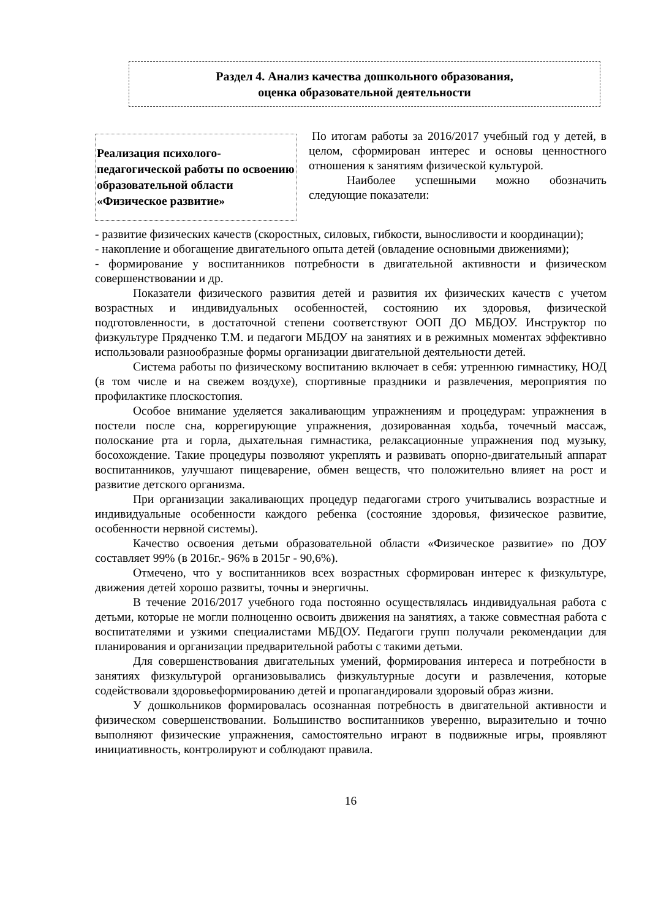Раздел 4. Анализ качества дошкольного образования,
оценка образовательной деятельности
Реализация психолого-педагогической работы по освоению образовательной области «Физическое развитие»
По итогам работы за 2016/2017 учебный год у детей, в целом, сформирован интерес и основы ценностного отношения к занятиям физической культурой.
Наиболее успешными можно обозначить следующие показатели:
- развитие физических качеств (скоростных, силовых, гибкости, выносливости и координации);
- накопление и обогащение двигательного опыта детей (овладение основными движениями);
- формирование у воспитанников потребности в двигательной активности и физическом совершенствовании и др.
Показатели физического развития детей и развития их физических качеств с учетом возрастных и индивидуальных особенностей, состоянию их здоровья, физической подготовленности, в достаточной степени соответствуют ООП ДО МБДОУ. Инструктор по физкультуре Прядченко Т.М. и педагоги МБДОУ на занятиях и в режимных моментах эффективно использовали разнообразные формы организации двигательной деятельности детей.
Система работы по физическому воспитанию включает в себя: утреннюю гимнастику, НОД (в том числе и на свежем воздухе), спортивные праздники и развлечения, мероприятия по профилактике плоскостопия.
Особое внимание уделяется закаливающим упражнениям и процедурам: упражнения в постели после сна, коррегирующие упражнения, дозированная ходьба, точечный массаж, полоскание рта и горла, дыхательная гимнастика, релаксационные упражнения под музыку, босохождение. Такие процедуры позволяют укреплять и развивать опорно-двигательный аппарат воспитанников, улучшают пищеварение, обмен веществ, что положительно влияет на рост и развитие детского организма.
При организации закаливающих процедур педагогами строго учитывались возрастные и индивидуальные особенности каждого ребенка (состояние здоровья, физическое развитие, особенности нервной системы).
Качество освоения детьми образовательной области «Физическое развитие» по ДОУ составляет 99% (в 2016г.- 96% в 2015г - 90,6%).
Отмечено, что у воспитанников всех возрастных сформирован интерес к физкультуре, движения детей хорошо развиты, точны и энергичны.
В течение 2016/2017 учебного года постоянно осуществлялась индивидуальная работа с детьми, которые не могли полноценно освоить движения на занятиях, а также совместная работа с воспитателями и узкими специалистами МБДОУ. Педагоги групп получали рекомендации для планирования и организации предварительной работы с такими детьми.
Для совершенствования двигательных умений, формирования интереса и потребности в занятиях физкультурой организовывались физкультурные досуги и развлечения, которые содействовали здоровьеформированию детей и пропагандировали здоровый образ жизни.
У дошкольников формировалась осознанная потребность в двигательной активности и физическом совершенствовании. Большинство воспитанников уверенно, выразительно и точно выполняют физические упражнения, самостоятельно играют в подвижные игры, проявляют инициативность, контролируют и соблюдают правила.
16